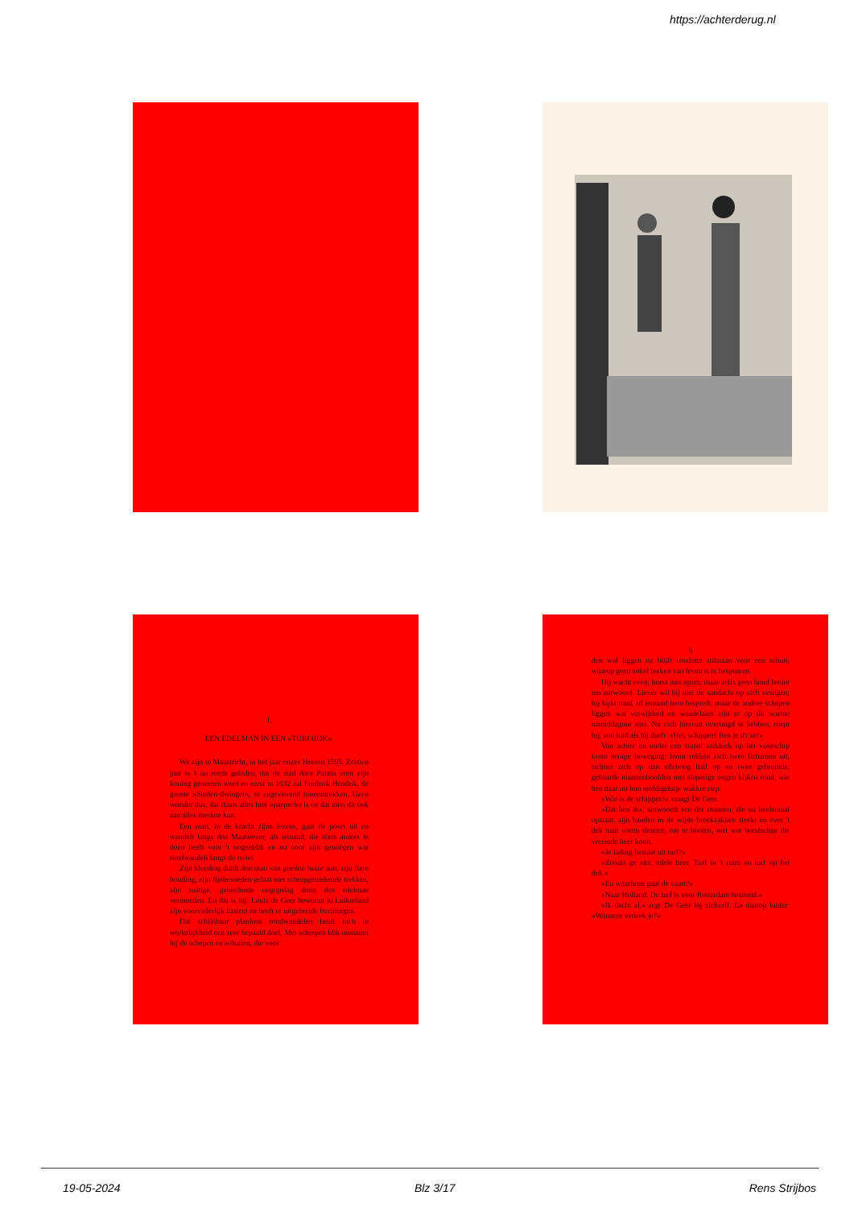https://achterderug.nl
I.
EEN EDELMAN IN EEN »TURFHOK«.
We zijn te Maastricht, in het jaar onzes Heeren 1595. Zestien jaar is 't nu reeds geleden, dat de stad door Parma voor zijn koning genomen werd en eerst in 1632 zal Frederik Hendrik, de groote »Steden-dwinger«, er zegevierend binnentrekken. Geen wonder dus, dat thans alles hier »paepsch« is en dat men dit ook aan alles merken kan.
Een man, in de kracht zijns levens, gaat de poort uit en wandelt langs den Maasoever, als iemand, die niets anders te doen heeft voor 't oogenblik en nu voor zijn genoegen wat rondwandelt langs de rivier.
Zijn kleeding duidt den man van goeden huize aan; zijn fiere houding, zijn fijnbesneden gelaat met scherpgeteekende trekken, zijn rustige, gebiedende oogopslag doen den edelman vermoeden. En dat is hij: Louis de Geer bewoont in Luikerland zijn voorvaderlijk kasteel en heeft er uitgebreide bezittingen.
Dat schijnbaar planloos rondwandelen heeft toch in werkelijkheid een zeer bepaald doel. Met scherpen blik monstert hij de schepen en schuiten, die voor
6
den wal liggen en blijft tenslotte stilstaan voor een schuit, waarop geen enkel teeken van leven is te bespeuren.
Hij wacht even, hoest met opzet, maar zelfs geen hond bromt ten antwoord. Liever wil hij niet de aandacht op zich vestigen; hij kijkt rond, of iemand hem bespiedt, maar de andere schepen liggen wat verwijderd en wandelaars zijn er op dit warme namiddaguur niet. Na zich hiervan overtuigd te hebben, roept hij, zoo luid als hij durft: »Hei, schipper! Ben je d'r in?«
Van achter en onder een stapel zeildoek op het voorschip komt eenige beweging; loom rekken zich twee lichamen uit, richten zich op den elleboog half op en twee gebruinde, gebaarde mannenhoofden met slaperige oogen kijken rond, wie hen daar uit hun middagdutje wakker riep.
»Wie is de schipper?« vraagt De Geer.
»Dat ben ik«, antwoordt een der mannen, die nu heelemaal opstaat, zijn handen in de wijde broekzakken steekt en over 't dek naar voren slentert, om te hooren, met wat boodschap die vreemde heer komt.
»Je lading bestaat uit turf?«
»Zooals ge ziet, edele heer. Turf in 't ruim en turf op het dek.«
»En waarheen gaat de vaart?«
»Naar Holland. De turf is voor Rotterdam bestemd.«
»Ik dacht al,« zegt De Geer bij zichzelf. En daarop luider: »Wanneer vertrek je?«
19-05-2024 Blz 3/17 Rens Strijbos